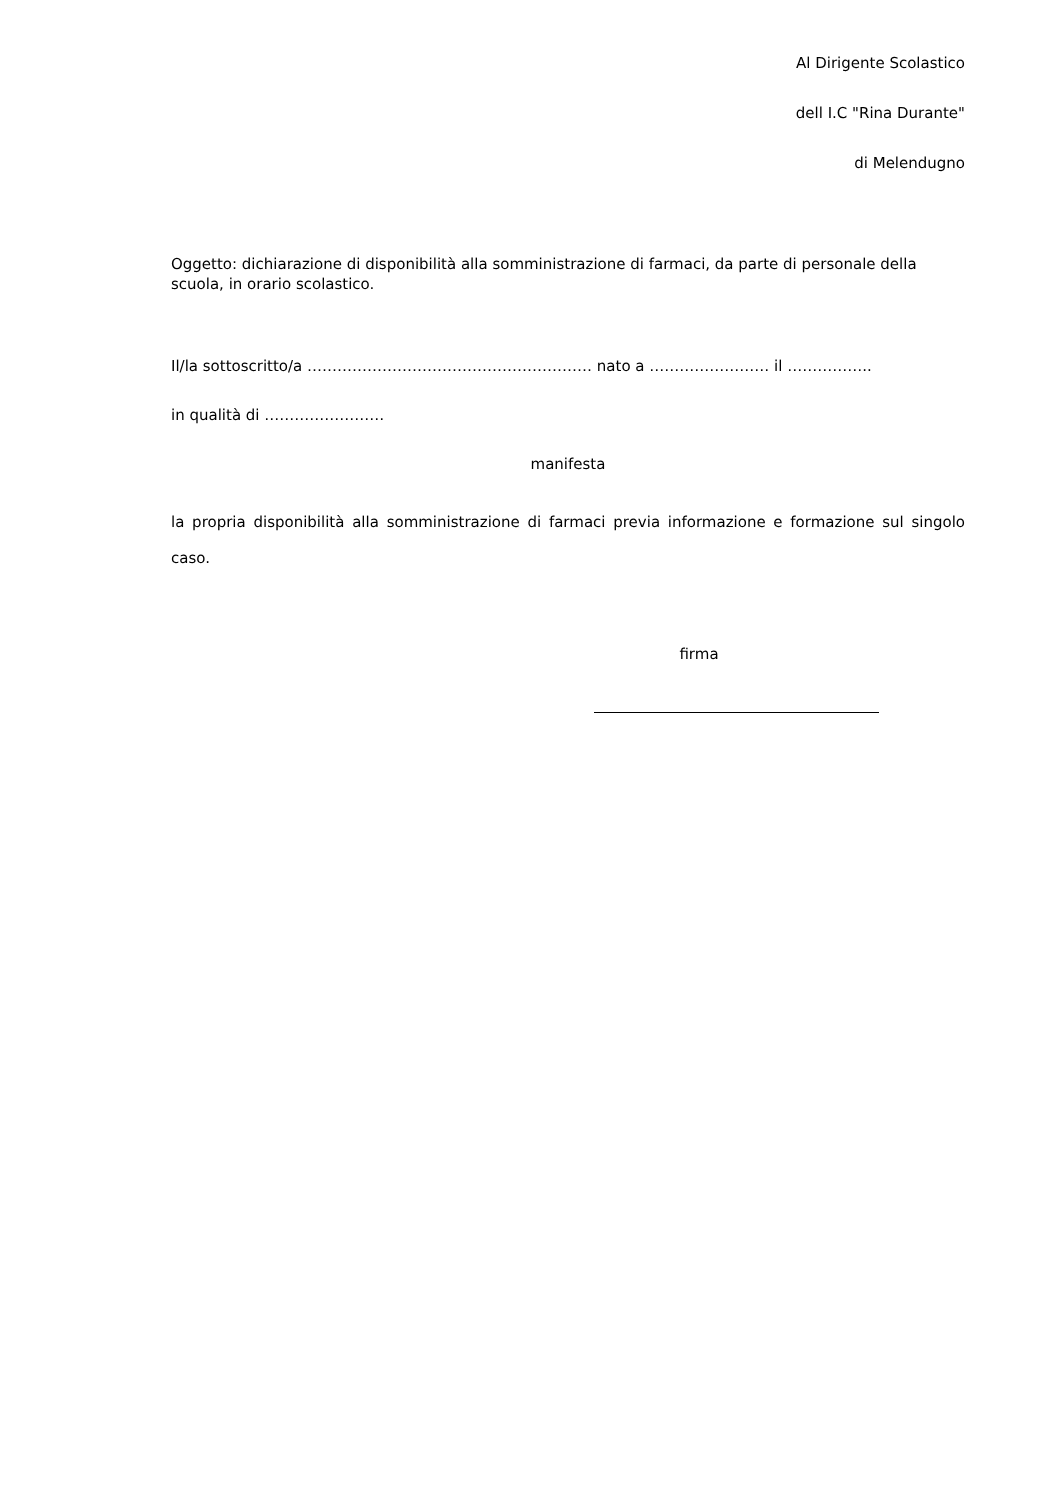Al Dirigente Scolastico
dell I.C "Rina Durante"
di Melendugno
Oggetto: dichiarazione di disponibilità alla somministrazione di farmaci, da parte di personale della scuola, in orario scolastico.
Il/la sottoscritto/a ………………………………………………… nato a …………………… il ……………..
in qualità di ……………………
manifesta
la propria disponibilità alla somministrazione di farmaci previa informazione e formazione sul singolo caso.
firma